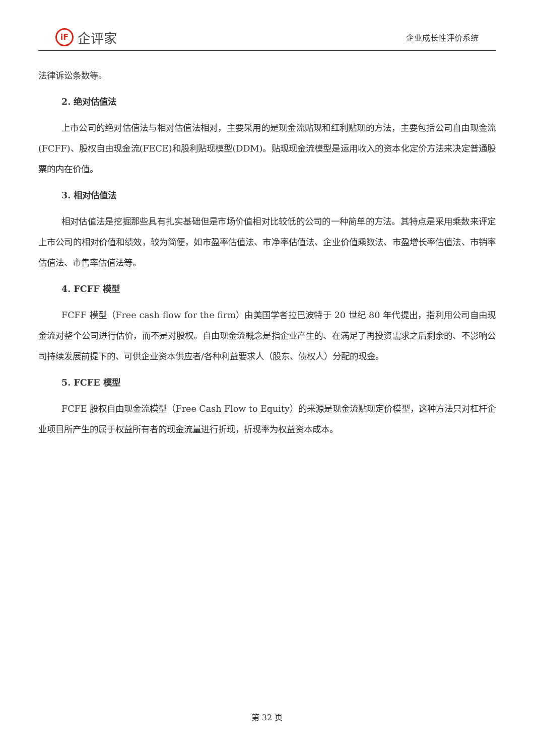iF 企评家
企业成长性评价系统
法律诉讼条数等。
2. 绝对估值法
上市公司的绝对估值法与相对估值法相对，主要采用的是现金流贴现和红利贴现的方法，主要包括公司自由现金流(FCFF)、股权自由现金流(FECE)和股利贴现模型(DDM)。贴现现金流模型是运用收入的资本化定价方法来决定普通股票的内在价值。
3. 相对估值法
相对估值法是挖掘那些具有扎实基础但是市场价值相对比较低的公司的一种简单的方法。其特点是采用乘数来评定上市公司的相对价值和绩效，较为简便，如市盈率估值法、市净率估值法、企业价值乘数法、市盈增长率估值法、市销率估值法、市售率估值法等。
4. FCFF 模型
FCFF 模型（Free cash flow for the firm）由美国学者拉巴波特于 20 世纪 80 年代提出，指利用公司自由现金流对整个公司进行估价，而不是对股权。自由现金流概念是指企业产生的、在满足了再投资需求之后剩余的、不影响公司持续发展前提下的、可供企业资本供应者/各种利益要求人（股东、债权人）分配的现金。
5. FCFE 模型
FCFE 股权自由现金流模型（Free Cash Flow to Equity）的来源是现金流贴现定价模型，这种方法只对杠杆企业项目所产生的属于权益所有者的现金流量进行折现，折现率为权益资本成本。
第 32 页